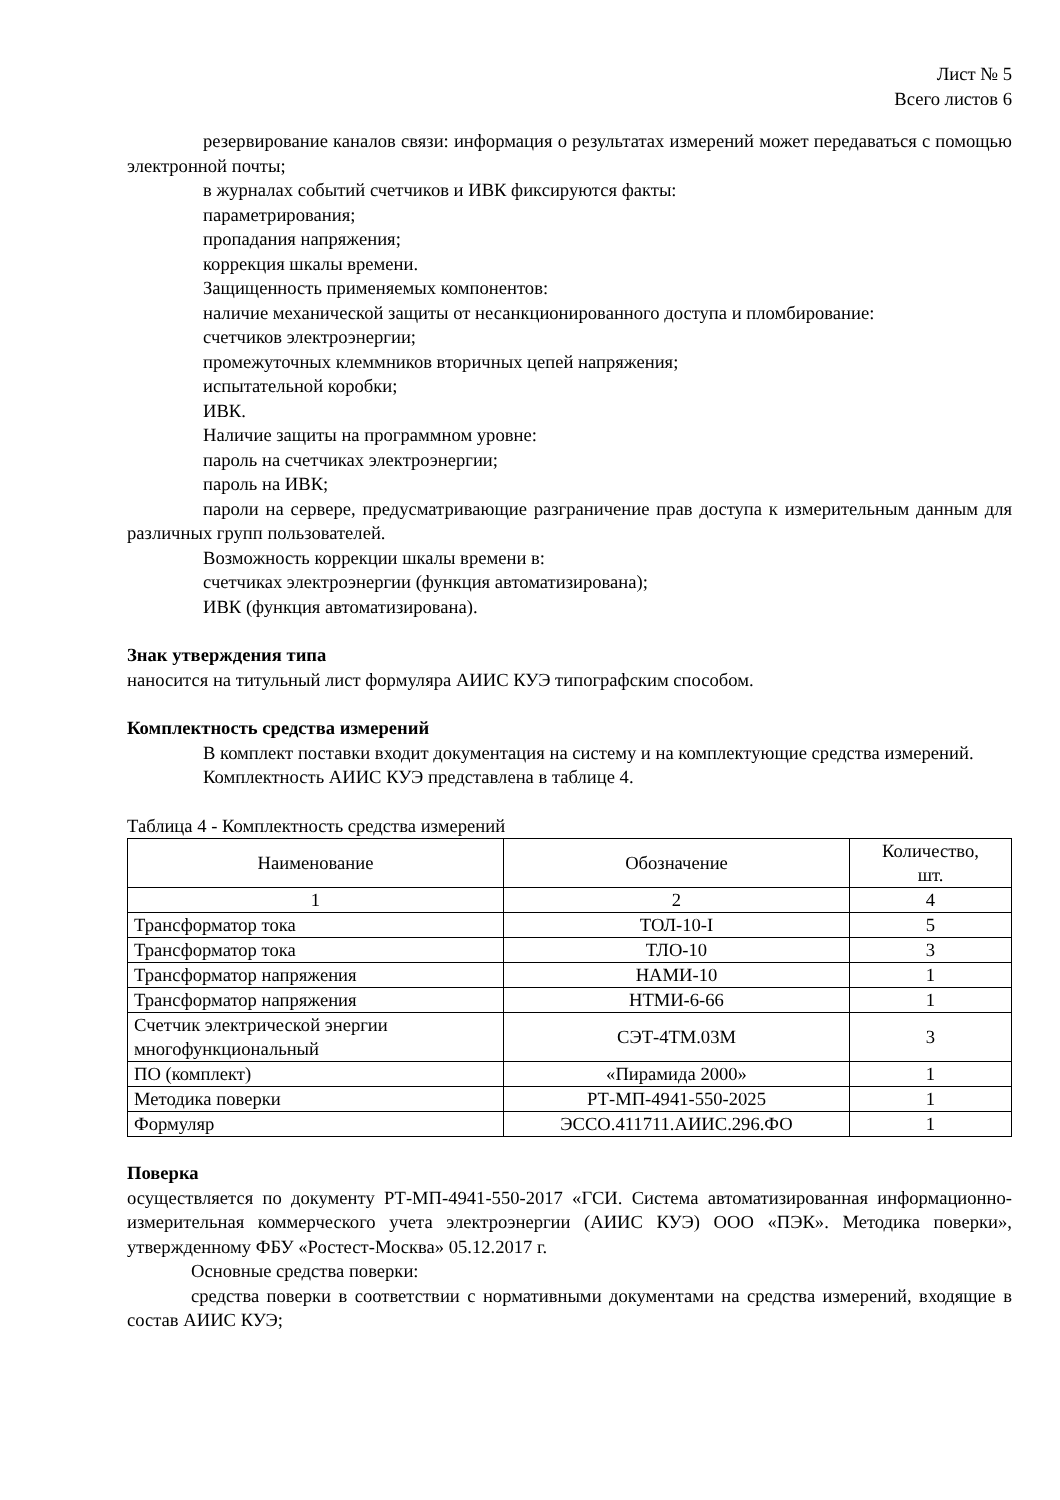Лист № 5
Всего листов 6
резервирование каналов связи: информация о результатах измерений может передаваться с помощью электронной почты;
в журналах событий счетчиков и ИВК фиксируются факты:
параметрирования;
пропадания напряжения;
коррекция шкалы времени.
Защищенность применяемых компонентов:
наличие механической защиты от несанкционированного доступа и пломбирование:
счетчиков электроэнергии;
промежуточных клеммников вторичных цепей напряжения;
испытательной коробки;
ИВК.
Наличие защиты на программном уровне:
пароль на счетчиках электроэнергии;
пароль на ИВК;
пароли на сервере, предусматривающие разграничение прав доступа к измерительным данным для различных групп пользователей.
Возможность коррекции шкалы времени в:
счетчиках электроэнергии (функция автоматизирована);
ИВК (функция автоматизирована).
Знак утверждения типа
наносится на титульный лист формуляра АИИС КУЭ типографским способом.
Комплектность средства измерений
В комплект поставки входит документация на систему и на комплектующие средства измерений.
Комплектность АИИС КУЭ представлена в таблице 4.
Таблица 4 - Комплектность средства измерений
| Наименование | Обозначение | Количество, шт. |
| --- | --- | --- |
| 1 | 2 | 4 |
| Трансформатор тока | ТОЛ-10-I | 5 |
| Трансформатор тока | ТЛО-10 | 3 |
| Трансформатор напряжения | НАМИ-10 | 1 |
| Трансформатор напряжения | НТМИ-6-66 | 1 |
| Счетчик электрической энергии многофункциональный | СЭТ-4ТМ.03М | 3 |
| ПО (комплект) | «Пирамида 2000» | 1 |
| Методика поверки | РТ-МП-4941-550-2025 | 1 |
| Формуляр | ЭССО.411711.АИИС.296.ФО | 1 |
Поверка
осуществляется по документу РТ-МП-4941-550-2017 «ГСИ. Система автоматизированная информационно-измерительная коммерческого учета электроэнергии (АИИС КУЭ) ООО «ПЭК». Методика поверки», утвержденному ФБУ «Ростест-Москва» 05.12.2017 г.
Основные средства поверки:
средства поверки в соответствии с нормативными документами на средства измерений, входящие в состав АИИС КУЭ;